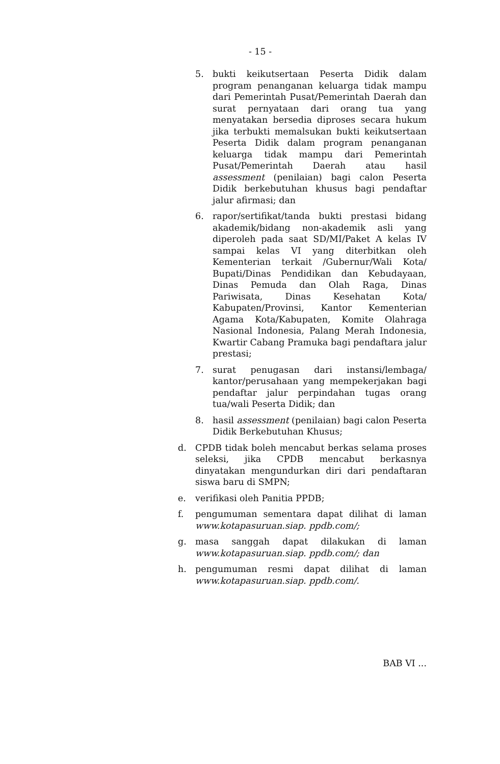- 15 -
5. bukti keikutsertaan Peserta Didik dalam program penanganan keluarga tidak mampu dari Pemerintah Pusat/Pemerintah Daerah dan surat pernyataan dari orang tua yang menyatakan bersedia diproses secara hukum jika terbukti memalsukan bukti keikutsertaan Peserta Didik dalam program penanganan keluarga tidak mampu dari Pemerintah Pusat/Pemerintah Daerah atau hasil assessment (penilaian) bagi calon Peserta Didik berkebutuhan khusus bagi pendaftar jalur afirmasi; dan
6. rapor/sertifikat/tanda bukti prestasi bidang akademik/bidang non-akademik asli yang diperoleh pada saat SD/MI/Paket A kelas IV sampai kelas VI yang diterbitkan oleh Kementerian terkait /Gubernur/Wali Kota/ Bupati/Dinas Pendidikan dan Kebudayaan, Dinas Pemuda dan Olah Raga, Dinas Pariwisata, Dinas Kesehatan Kota/ Kabupaten/Provinsi, Kantor Kementerian Agama Kota/Kabupaten, Komite Olahraga Nasional Indonesia, Palang Merah Indonesia, Kwartir Cabang Pramuka bagi pendaftara jalur prestasi;
7. surat penugasan dari instansi/lembaga/ kantor/perusahaan yang mempekerjakan bagi pendaftar jalur perpindahan tugas orang tua/wali Peserta Didik; dan
8. hasil assessment (penilaian) bagi calon Peserta Didik Berkebutuhan Khusus;
d. CPDB tidak boleh mencabut berkas selama proses seleksi, jika CPDB mencabut berkasnya dinyatakan mengundurkan diri dari pendaftaran siswa baru di SMPN;
e. verifikasi oleh Panitia PPDB;
f. pengumuman sementara dapat dilihat di laman www.kotapasuruan.siap. ppdb.com/;
g. masa sanggah dapat dilakukan di laman www.kotapasuruan.siap. ppdb.com/; dan
h. pengumuman resmi dapat dilihat di laman www.kotapasuruan.siap. ppdb.com/.
BAB VI ...